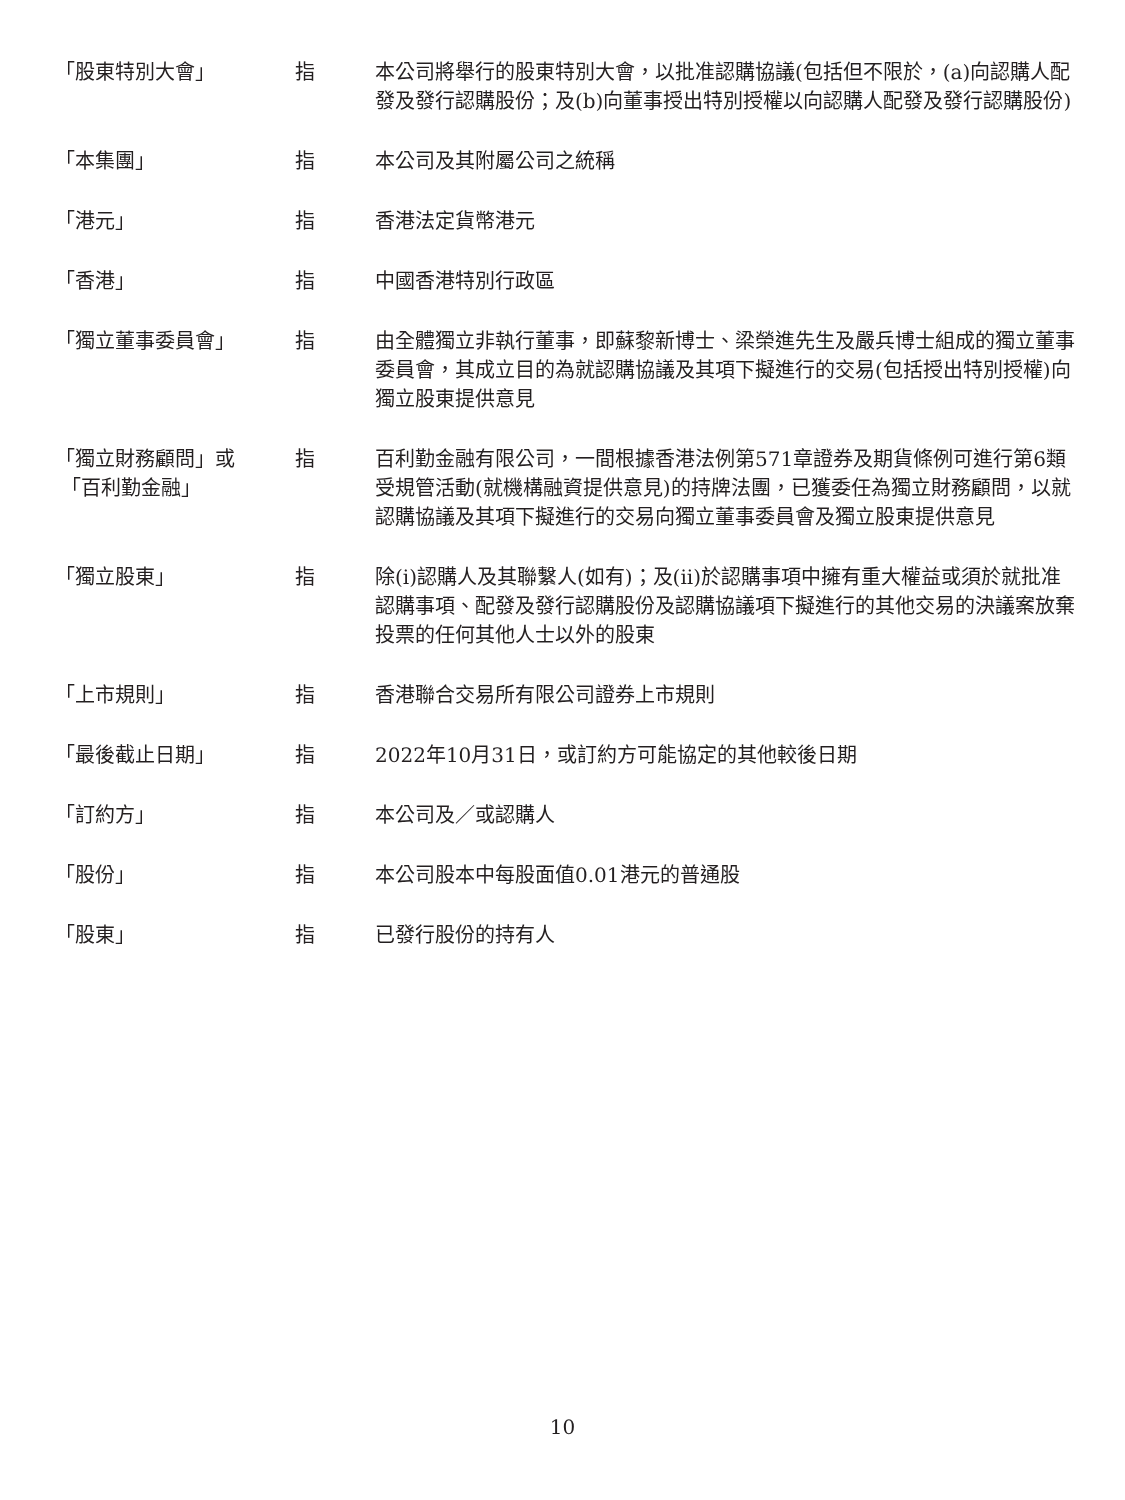| 「股東特別大會」 | 指 | 本公司將舉行的股東特別大會，以批准認購協議(包括但不限於，(a)向認購人配發及發行認購股份；及(b)向董事授出特別授權以向認購人配發及發行認購股份) |
| 「本集團」 | 指 | 本公司及其附屬公司之統稱 |
| 「港元」 | 指 | 香港法定貨幣港元 |
| 「香港」 | 指 | 中國香港特別行政區 |
| 「獨立董事委員會」 | 指 | 由全體獨立非執行董事，即蘇黎新博士、梁榮進先生及嚴兵博士組成的獨立董事委員會，其成立目的為就認購協議及其項下擬進行的交易(包括授出特別授權)向獨立股東提供意見 |
| 「獨立財務顧問」或 「百利勤金融」 | 指 | 百利勤金融有限公司，一間根據香港法例第571章證券及期貨條例可進行第6類受規管活動(就機構融資提供意見)的持牌法團，已獲委任為獨立財務顧問，以就認購協議及其項下擬進行的交易向獨立董事委員會及獨立股東提供意見 |
| 「獨立股東」 | 指 | 除(i)認購人及其聯繫人(如有)；及(ii)於認購事項中擁有重大權益或須於就批准認購事項、配發及發行認購股份及認購協議項下擬進行的其他交易的決議案放棄投票的任何其他人士以外的股東 |
| 「上市規則」 | 指 | 香港聯合交易所有限公司證券上市規則 |
| 「最後截止日期」 | 指 | 2022年10月31日，或訂約方可能協定的其他較後日期 |
| 「訂約方」 | 指 | 本公司及／或認購人 |
| 「股份」 | 指 | 本公司股本中每股面值0.01港元的普通股 |
| 「股東」 | 指 | 已發行股份的持有人 |
10